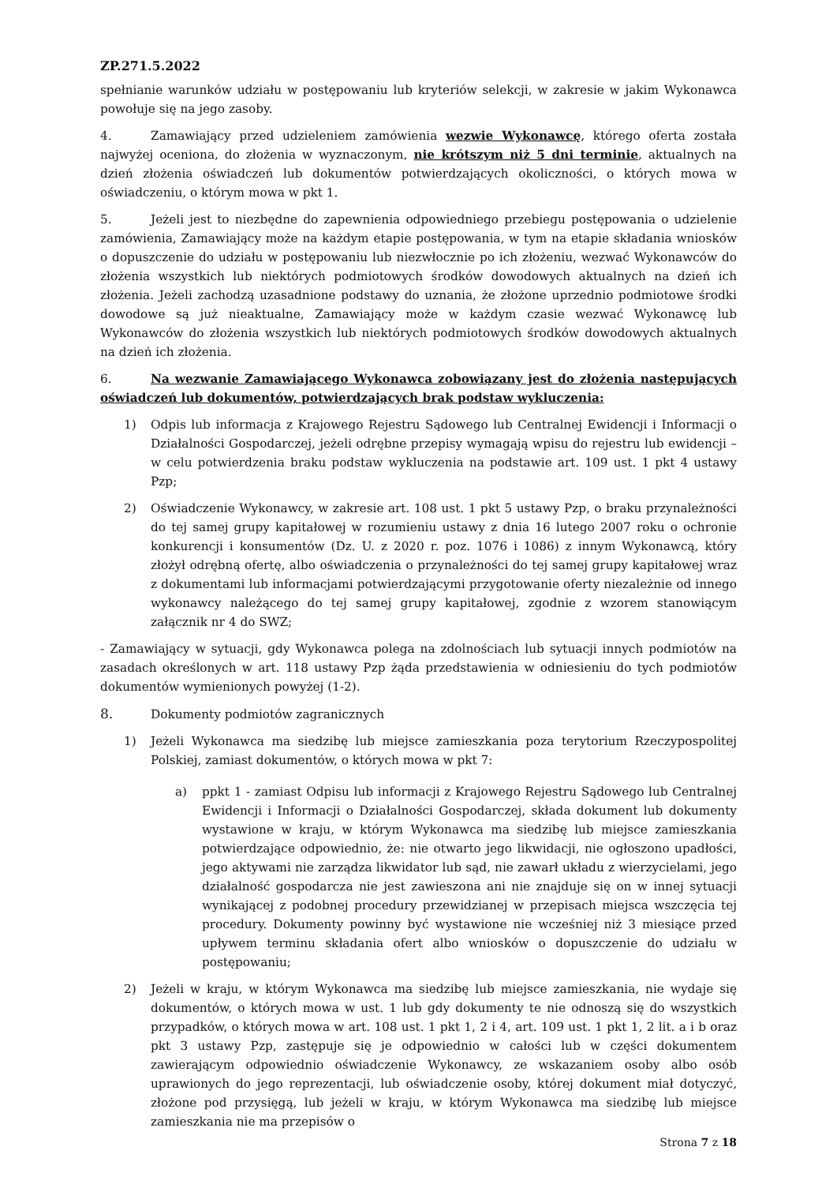ZP.271.5.2022
spełnianie warunków udziału w postępowaniu lub kryteriów selekcji, w zakresie w jakim Wykonawca powołuje się na jego zasoby.
4. Zamawiający przed udzieleniem zamówienia wezwie Wykonawcę, którego oferta została najwyżej oceniona, do złożenia w wyznaczonym, nie krótszym niż 5 dni terminie, aktualnych na dzień złożenia oświadczeń lub dokumentów potwierdzających okoliczności, o których mowa w oświadczeniu, o którym mowa w pkt 1.
5. Jeżeli jest to niezbędne do zapewnienia odpowiedniego przebiegu postępowania o udzielenie zamówienia, Zamawiający może na każdym etapie postępowania, w tym na etapie składania wniosków o dopuszczenie do udziału w postępowaniu lub niezwłocznie po ich złożeniu, wezwać Wykonawców do złożenia wszystkich lub niektórych podmiotowych środków dowodowych aktualnych na dzień ich złożenia. Jeżeli zachodzą uzasadnione podstawy do uznania, że złożone uprzednio podmiotowe środki dowodowe są już nieaktualne, Zamawiający może w każdym czasie wezwać Wykonawcę lub Wykonawców do złożenia wszystkich lub niektórych podmiotowych środków dowodowych aktualnych na dzień ich złożenia.
6. Na wezwanie Zamawiającego Wykonawca zobowiązany jest do złożenia następujących oświadczeń lub dokumentów, potwierdzających brak podstaw wykluczenia:
1) Odpis lub informacja z Krajowego Rejestru Sądowego lub Centralnej Ewidencji i Informacji o Działalności Gospodarczej, jeżeli odrębne przepisy wymagają wpisu do rejestru lub ewidencji – w celu potwierdzenia braku podstaw wykluczenia na podstawie art. 109 ust. 1 pkt 4 ustawy Pzp;
2) Oświadczenie Wykonawcy, w zakresie art. 108 ust. 1 pkt 5 ustawy Pzp, o braku przynależności do tej samej grupy kapitałowej w rozumieniu ustawy z dnia 16 lutego 2007 roku o ochronie konkurencji i konsumentów (Dz. U. z 2020 r. poz. 1076 i 1086) z innym Wykonawcą, który złożył odrębną ofertę, albo oświadczenia o przynależności do tej samej grupy kapitałowej wraz z dokumentami lub informacjami potwierdzającymi przygotowanie oferty niezależnie od innego wykonawcy należącego do tej samej grupy kapitałowej, zgodnie z wzorem stanowiącym załącznik nr 4 do SWZ;
- Zamawiający w sytuacji, gdy Wykonawca polega na zdolnościach lub sytuacji innych podmiotów na zasadach określonych w art. 118 ustawy Pzp żąda przedstawienia w odniesieniu do tych podmiotów dokumentów wymienionych powyżej (1-2).
8. Dokumenty podmiotów zagranicznych
1) Jeżeli Wykonawca ma siedzibę lub miejsce zamieszkania poza terytorium Rzeczypospolitej Polskiej, zamiast dokumentów, o których mowa w pkt 7:
a) ppkt 1 - zamiast Odpisu lub informacji z Krajowego Rejestru Sądowego lub Centralnej Ewidencji i Informacji o Działalności Gospodarczej, składa dokument lub dokumenty wystawione w kraju, w którym Wykonawca ma siedzibę lub miejsce zamieszkania potwierdzające odpowiednio, że: nie otwarto jego likwidacji, nie ogłoszono upadłości, jego aktywami nie zarządza likwidator lub sąd, nie zawarł układu z wierzycielami, jego działalność gospodarcza nie jest zawieszona ani nie znajduje się on w innej sytuacji wynikającej z podobnej procedury przewidzianej w przepisach miejsca wszczęcia tej procedury. Dokumenty powinny być wystawione nie wcześniej niż 3 miesiące przed upływem terminu składania ofert albo wniosków o dopuszczenie do udziału w postępowaniu;
2) Jeżeli w kraju, w którym Wykonawca ma siedzibę lub miejsce zamieszkania, nie wydaje się dokumentów, o których mowa w ust. 1 lub gdy dokumenty te nie odnoszą się do wszystkich przypadków, o których mowa w art. 108 ust. 1 pkt 1, 2 i 4, art. 109 ust. 1 pkt 1, 2 lit. a i b oraz pkt 3 ustawy Pzp, zastępuje się je odpowiednio w całości lub w części dokumentem zawierającym odpowiednio oświadczenie Wykonawcy, ze wskazaniem osoby albo osób uprawionych do jego reprezentacji, lub oświadczenie osoby, której dokument miał dotyczyć, złożone pod przysięgą, lub jeżeli w kraju, w którym Wykonawca ma siedzibę lub miejsce zamieszkania nie ma przepisów o
Strona 7 z 18